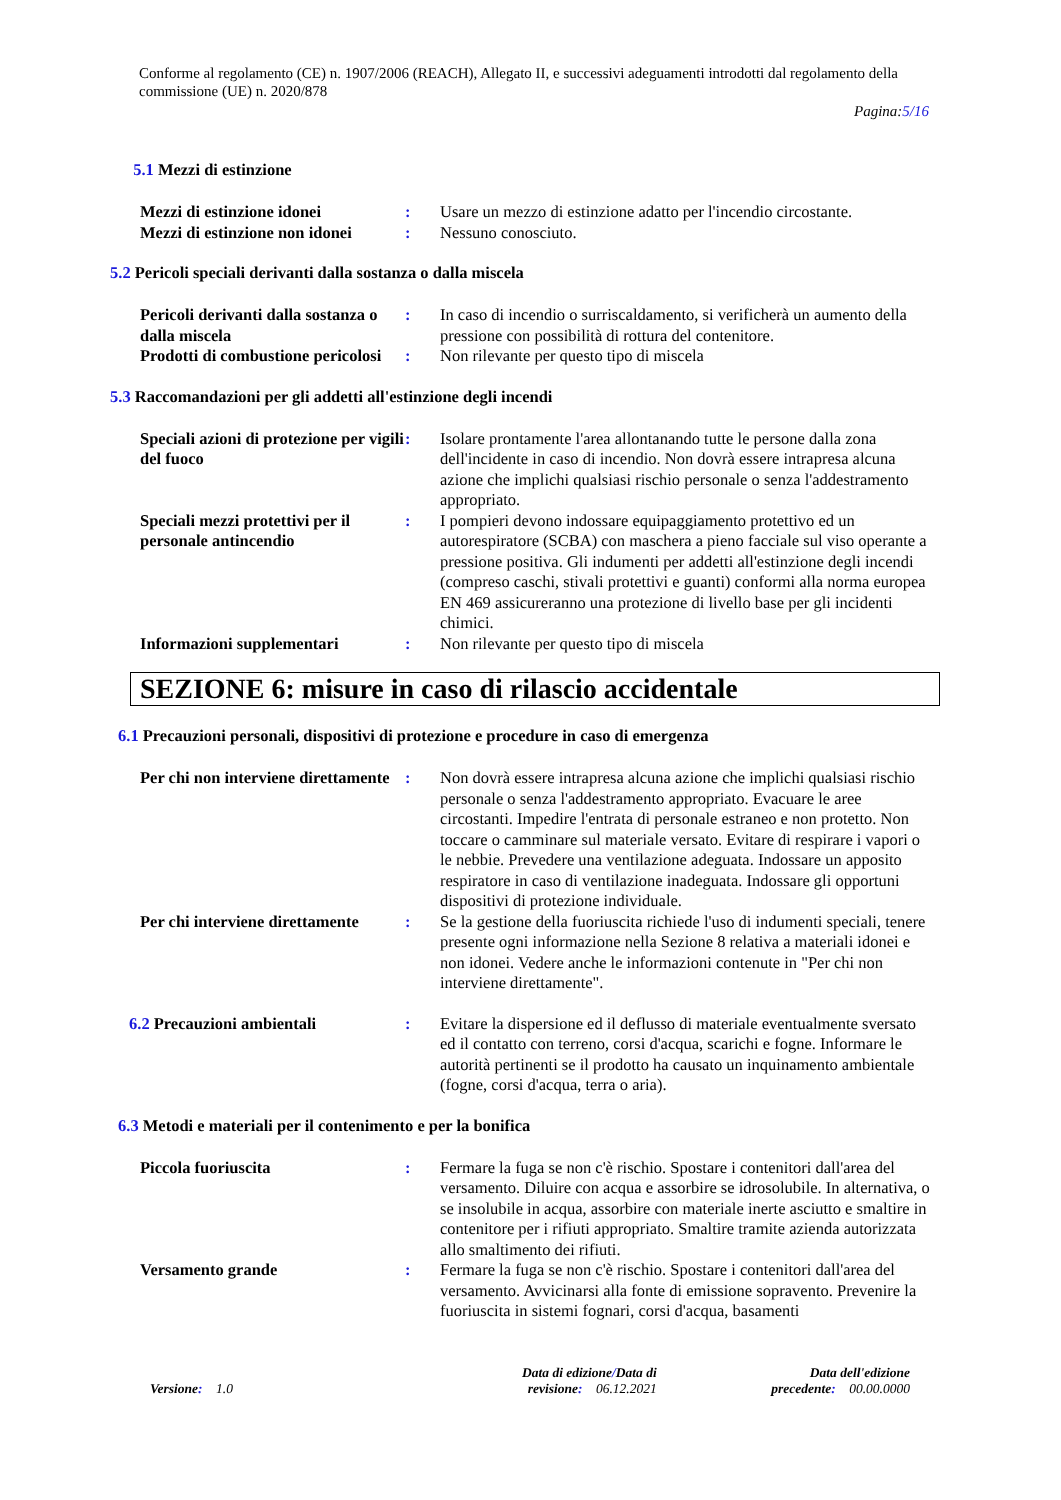Conforme al regolamento (CE) n. 1907/2006 (REACH), Allegato II, e successivi adeguamenti introdotti dal regolamento della commissione (UE) n. 2020/878
Pagina:5/16
5.1 Mezzi di estinzione
| Mezzi di estinzione idonei | : | Usare un mezzo di estinzione adatto per l'incendio circostante. |
| Mezzi di estinzione non idonei | : | Nessuno conosciuto. |
5.2 Pericoli speciali derivanti dalla sostanza o dalla miscela
| Pericoli derivanti dalla sostanza o dalla miscela | : | In caso di incendio o surriscaldamento, si verificherà un aumento della pressione con possibilità di rottura del contenitore. |
| Prodotti di combustione pericolosi | : | Non rilevante per questo tipo di miscela |
5.3 Raccomandazioni per gli addetti all'estinzione degli incendi
| Speciali azioni di protezione per vigili del fuoco | : | Isolare prontamente l'area allontanando tutte le persone dalla zona dell'incidente in caso di incendio. Non dovrà essere intrapresa alcuna azione che implichi qualsiasi rischio personale o senza l'addestramento appropriato. |
| Speciali mezzi protettivi per il personale antincendio | : | I pompieri devono indossare equipaggiamento protettivo ed un autorespiratore (SCBA) con maschera a pieno facciale sul viso operante a pressione positiva. Gli indumenti per addetti all'estinzione degli incendi (compreso caschi, stivali protettivi e guanti) conformi alla norma europea EN 469 assicureranno una protezione di livello base per gli incidenti chimici. |
| Informazioni supplementari | : | Non rilevante per questo tipo di miscela |
SEZIONE 6: misure in caso di rilascio accidentale
6.1 Precauzioni personali, dispositivi di protezione e procedure in caso di emergenza
| Per chi non interviene direttamente | : | Non dovrà essere intrapresa alcuna azione che implichi qualsiasi rischio personale o senza l'addestramento appropriato. Evacuare le aree circostanti. Impedire l'entrata di personale estraneo e non protetto. Non toccare o camminare sul materiale versato. Evitare di respirare i vapori o le nebbie. Prevedere una ventilazione adeguata. Indossare un apposito respiratore in caso di ventilazione inadeguata. Indossare gli opportuni dispositivi di protezione individuale. |
| Per chi interviene direttamente | : | Se la gestione della fuoriuscita richiede l'uso di indumenti speciali, tenere presente ogni informazione nella Sezione 8 relativa a materiali idonei e non idonei. Vedere anche le informazioni contenute in "Per chi non interviene direttamente". |
| 6.2 Precauzioni ambientali | : | Evitare la dispersione ed il deflusso di materiale eventualmente sversato ed il contatto con terreno, corsi d'acqua, scarichi e fogne. Informare le autorità pertinenti se il prodotto ha causato un inquinamento ambientale (fogne, corsi d'acqua, terra o aria). |
6.3 Metodi e materiali per il contenimento e per la bonifica
| Piccola fuoriuscita | : | Fermare la fuga se non c'è rischio. Spostare i contenitori dall'area del versamento. Diluire con acqua e assorbire se idrosolubile. In alternativa, o se insolubile in acqua, assorbire con materiale inerte asciutto e smaltire in contenitore per i rifiuti appropriato. Smaltire tramite azienda autorizzata allo smaltimento dei rifiuti. |
| Versamento grande | : | Fermare la fuga se non c'è rischio. Spostare i contenitori dall'area del versamento. Avvicinarsi alla fonte di emissione sopravento. Prevenire la fuoriuscita in sistemi fognari, corsi d'acqua, basamenti |
Versione: 1.0
Data di edizione/Data di
revisione: 06.12.2021
Data dell'edizione
precedente: 00.00.0000